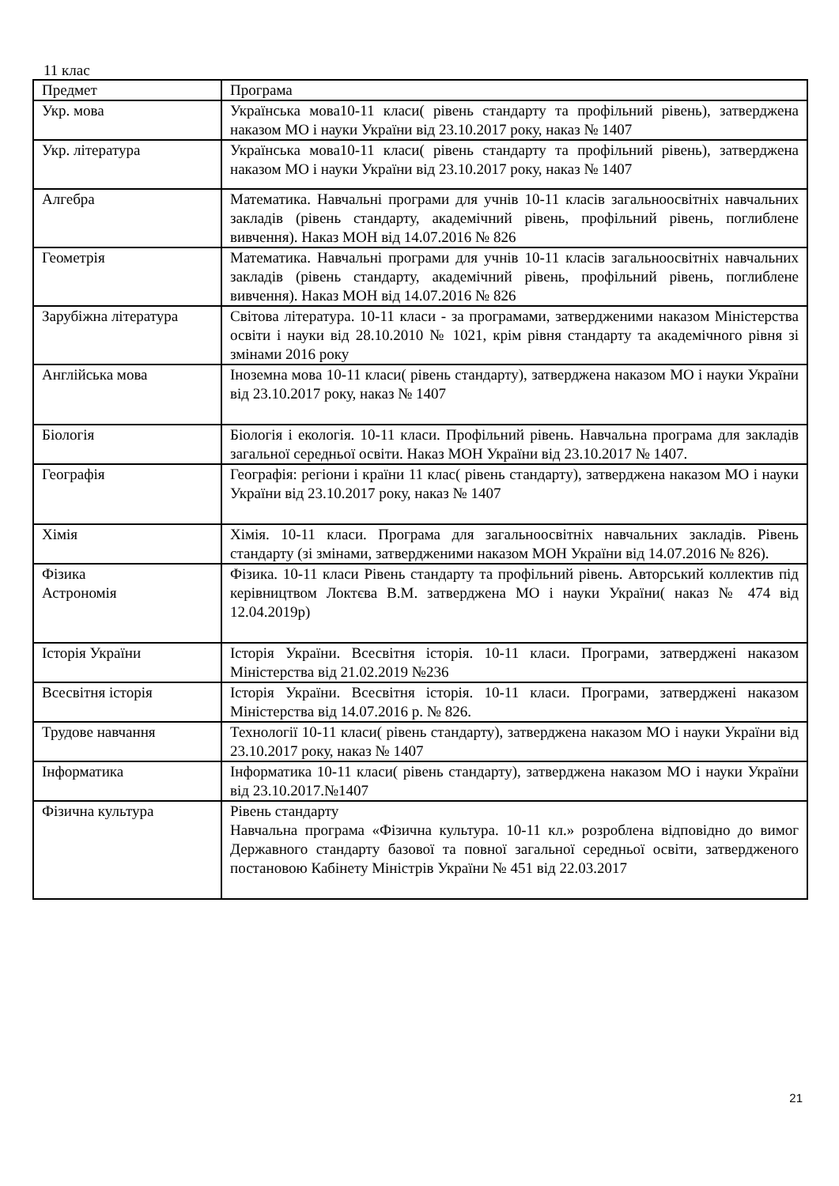11 клас
| Предмет | Програма |
| Укр. мова | Українська мова10-11 класи( рівень стандарту та профільний рівень), затверджена наказом МО і науки України від 23.10.2017 року, наказ № 1407 |
| Укр. література | Українська мова10-11 класи( рівень стандарту та профільний рівень), затверджена наказом МО і науки України від 23.10.2017 року, наказ № 1407 |
| Алгебра | Математика. Навчальні програми для учнів 10-11 класів загальноосвітніх навчальних закладів (рівень стандарту, академічний рівень, профільний рівень, поглиблене вивчення). Наказ МОН від 14.07.2016 № 826 |
| Геометрія | Математика. Навчальні програми для учнів 10-11 класів загальноосвітніх навчальних закладів (рівень стандарту, академічний рівень, профільний рівень, поглиблене вивчення). Наказ МОН від 14.07.2016 № 826 |
| Зарубіжна література | Світова література. 10-11 класи - за програмами, затвердженими наказом Міністерства освіти і науки від 28.10.2010 № 1021, крім рівня стандарту та академічного рівня зі змінами 2016 року |
| Англійська мова | Іноземна мова 10-11 класи( рівень стандарту), затверджена наказом МО і науки України від 23.10.2017 року, наказ № 1407 |
| Біологія | Біологія і екологія. 10-11 класи. Профільний рівень. Навчальна програма для закладів загальної середньої освіти. Наказ МОН України від 23.10.2017 № 1407. |
| Географія | Географія: регіони і країни 11 клас( рівень стандарту), затверджена наказом МО і науки України від 23.10.2017 року, наказ № 1407 |
| Хімія | Хімія. 10-11 класи. Програма для загальноосвітніх навчальних закладів. Рівень стандарту (зі змінами, затвердженими наказом МОН України від 14.07.2016 № 826). |
| Фізика Астрономія | Фізика. 10-11 класи Рівень стандарту та профільний рівень. Авторський коллектив під керівництвом Локтєва В.М. затверджена МО і науки України( наказ № 474 від 12.04.2019р) |
| Історія України | Історія України. Всесвітня історія. 10-11 класи. Програми, затверджені наказом Міністерства від 21.02.2019 №236 |
| Всесвітня історія | Історія України. Всесвітня історія. 10-11 класи. Програми, затверджені наказом Міністерства від 14.07.2016 р. № 826. |
| Трудове навчання | Технології 10-11 класи( рівень стандарту), затверджена наказом МО і науки України від 23.10.2017 року, наказ № 1407 |
| Інформатика | Інформатика 10-11 класи( рівень стандарту), затверджена наказом МО і науки України від 23.10.2017.№1407 |
| Фізична культура | Рівень стандарту Навчальна програма «Фізична культура. 10-11 кл.» розроблена відповідно до вимог Державного стандарту базової та повної загальної середньої освіти, затвердженого постановою Кабінету Міністрів України № 451 від 22.03.2017 |
21